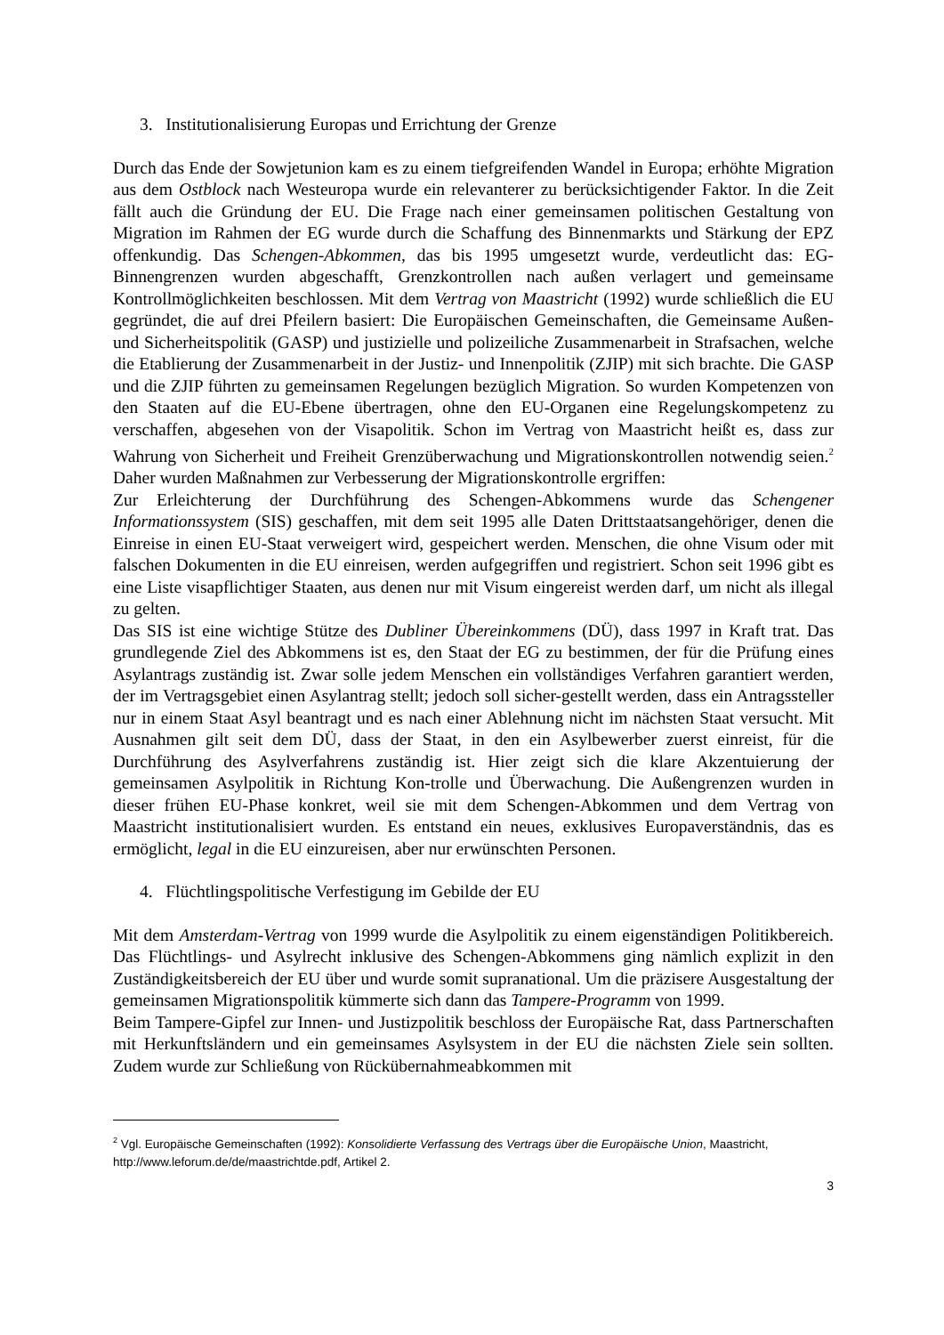3. Institutionalisierung Europas und Errichtung der Grenze
Durch das Ende der Sowjetunion kam es zu einem tiefgreifenden Wandel in Europa; erhöhte Migration aus dem Ostblock nach Westeuropa wurde ein relevanterer zu berücksichtigender Faktor. In die Zeit fällt auch die Gründung der EU. Die Frage nach einer gemeinsamen politischen Gestaltung von Migration im Rahmen der EG wurde durch die Schaffung des Binnenmarkts und Stärkung der EPZ offenkundig. Das Schengen-Abkommen, das bis 1995 umgesetzt wurde, verdeutlicht das: EG-Binnengrenzen wurden abgeschafft, Grenzkontrollen nach außen verlagert und gemeinsame Kontrollmöglichkeiten beschlossen. Mit dem Vertrag von Maastricht (1992) wurde schließlich die EU gegründet, die auf drei Pfeilern basiert: Die Europäischen Gemeinschaften, die Gemeinsame Außen- und Sicherheitspolitik (GASP) und justizielle und polizeiliche Zusammenarbeit in Strafsachen, welche die Etablierung der Zusammenarbeit in der Justiz- und Innenpolitik (ZJIP) mit sich brachte. Die GASP und die ZJIP führten zu gemeinsamen Regelungen bezüglich Migration. So wurden Kompetenzen von den Staaten auf die EU-Ebene übertragen, ohne den EU-Organen eine Regelungskompetenz zu verschaffen, abgesehen von der Visapolitik. Schon im Vertrag von Maastricht heißt es, dass zur Wahrung von Sicherheit und Freiheit Grenzüberwachung und Migrationskontrollen notwendig seien.<sup>2</sup> Daher wurden Maßnahmen zur Verbesserung der Migrationskontrolle ergriffen:
Zur Erleichterung der Durchführung des Schengen-Abkommens wurde das Schengener Informationssystem (SIS) geschaffen, mit dem seit 1995 alle Daten Drittstaatsangehöriger, denen die Einreise in einen EU-Staat verweigert wird, gespeichert werden. Menschen, die ohne Visum oder mit falschen Dokumenten in die EU einreisen, werden aufgegriffen und registriert. Schon seit 1996 gibt es eine Liste visapflichtiger Staaten, aus denen nur mit Visum eingereist werden darf, um nicht als illegal zu gelten.
Das SIS ist eine wichtige Stütze des Dubliner Übereinkommens (DÜ), dass 1997 in Kraft trat. Das grundlegende Ziel des Abkommens ist es, den Staat der EG zu bestimmen, der für die Prüfung eines Asylantrags zuständig ist. Zwar solle jedem Menschen ein vollständiges Verfahren garantiert werden, der im Vertragsgebiet einen Asylantrag stellt; jedoch soll sicher-gestellt werden, dass ein Antragssteller nur in einem Staat Asyl beantragt und es nach einer Ablehnung nicht im nächsten Staat versucht. Mit Ausnahmen gilt seit dem DÜ, dass der Staat, in den ein Asylbewerber zuerst einreist, für die Durchführung des Asylverfahrens zuständig ist. Hier zeigt sich die klare Akzentuierung der gemeinsamen Asylpolitik in Richtung Kon-trolle und Überwachung. Die Außengrenzen wurden in dieser frühen EU-Phase konkret, weil sie mit dem Schengen-Abkommen und dem Vertrag von Maastricht institutionalisiert wurden. Es entstand ein neues, exklusives Europaverständnis, das es ermöglicht, legal in die EU einzureisen, aber nur erwünschten Personen.
4. Flüchtlingspolitische Verfestigung im Gebilde der EU
Mit dem Amsterdam-Vertrag von 1999 wurde die Asylpolitik zu einem eigenständigen Politikbereich. Das Flüchtlings- und Asylrecht inklusive des Schengen-Abkommens ging nämlich explizit in den Zuständigkeitsbereich der EU über und wurde somit supranational. Um die präzisere Ausgestaltung der gemeinsamen Migrationspolitik kümmerte sich dann das Tampere-Programm von 1999.
Beim Tampere-Gipfel zur Innen- und Justizpolitik beschloss der Europäische Rat, dass Partnerschaften mit Herkunftsländern und ein gemeinsames Asylsystem in der EU die nächsten Ziele sein sollten. Zudem wurde zur Schließung von Rückübernahmeabkommen mit
<sup>2</sup> Vgl. Europäische Gemeinschaften (1992): Konsolidierte Verfassung des Vertrags über die Europäische Union, Maastricht, http://www.leforum.de/de/maastrichtde.pdf, Artikel 2.
3